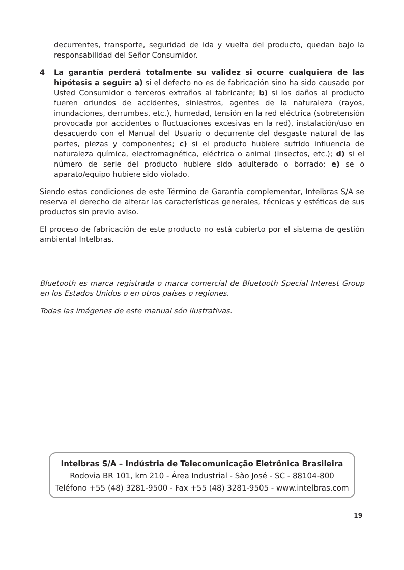decurrentes, transporte, seguridad de ida y vuelta del producto, quedan bajo la responsabilidad del Señor Consumidor.
4 La garantía perderá totalmente su validez si ocurre cualquiera de las hipótesis a seguir: a) si el defecto no es de fabricación sino ha sido causado por Usted Consumidor o terceros extraños al fabricante; b) si los daños al producto fueren oriundos de accidentes, siniestros, agentes de la naturaleza (rayos, inundaciones, derrumbes, etc.), humedad, tensión en la red eléctrica (sobretensión provocada por accidentes o fluctuaciones excesivas en la red), instalación/uso en desacuerdo con el Manual del Usuario o decurrente del desgaste natural de las partes, piezas y componentes; c) si el producto hubiere sufrido influencia de naturaleza química, electromagnética, eléctrica o animal (insectos, etc.); d) si el número de serie del producto hubiere sido adulterado o borrado; e) se o aparato/equipo hubiere sido violado.
Siendo estas condiciones de este Término de Garantía complementar, Intelbras S/A se reserva el derecho de alterar las características generales, técnicas y estéticas de sus productos sin previo aviso.
El proceso de fabricación de este producto no está cubierto por el sistema de gestión ambiental Intelbras.
Bluetooth es marca registrada o marca comercial de Bluetooth Special Interest Group en los Estados Unidos o en otros países o regiones.
Todas las imágenes de este manual són ilustrativas.
Intelbras S/A – Indústria de Telecomunicação Eletrônica Brasileira
Rodovia BR 101, km 210 - Área Industrial - São José - SC - 88104-800
Teléfono +55 (48) 3281-9500 - Fax +55 (48) 3281-9505 - www.intelbras.com
19